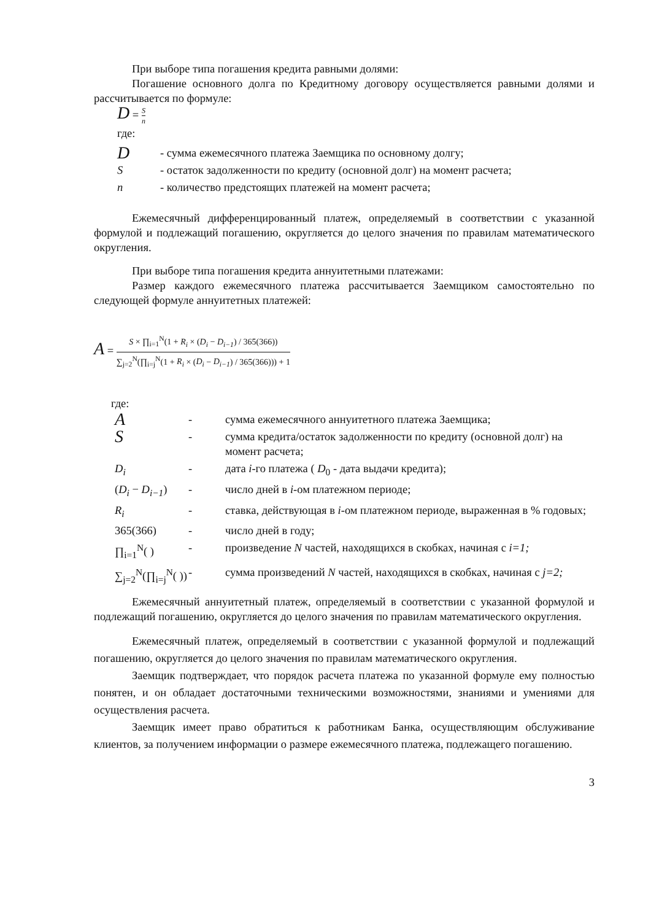При выборе типа погашения кредита равными долями:
Погашение основного долга по Кредитному договору осуществляется равными долями и рассчитывается по формуле:
D = S n
где:
| D | - сумма ежемесячного платежа Заемщика по основному долгу; |
| S | - остаток задолженности по кредиту (основной долг) на момент расчета; |
| n | - количество предстоящих платежей на момент расчета; |
Ежемесячный дифференцированный платеж, определяемый в соответствии с указанной формулой и подлежащий погашению, округляется до целого значения по правилам математического округления.
При выборе типа погашения кредита аннуитетными платежами:
Размер каждого ежемесячного платежа рассчитывается Заемщиком самостоятельно по следующей формуле аннуитетных платежей:
A = S × ∏<sub>i=1</sub><sup>N</sup>(1 + R<sub>i</sub> × (D<sub>i</sub> − D<sub>i−1</sub>) / 365(366)) ∑<sub>j=2</sub><sup>N</sup>(∏<sub>i=j</sub><sup>N</sup>(1 + R<sub>i</sub> × (D<sub>i</sub> − D<sub>i−1</sub>) / 365(366))) + 1
где:
| A | - | сумма ежемесячного аннуитетного платежа Заемщика; |
| S | - | сумма кредита/остаток задолженности по кредиту (основной долг) на момент расчета; |
| D<sub>i</sub> | - | дата i -го платежа ( D<sub>0</sub> - дата выдачи кредита); |
| ( D<sub>i</sub> − D<sub>i−1</sub> ) | - | число дней в i -ом платежном периоде; |
| R<sub>i</sub> | - | ставка, действующая в i -ом платежном периоде, выраженная в % годовых; |
| 365(366) | - | число дней в году; |
| ∏<sub>i=1</sub><sup>N</sup>( ) | - | произведение N частей, находящихся в скобках, начиная с i=1; |
| ∑<sub>j=2</sub><sup>N</sup>(∏<sub>i=j</sub><sup>N</sup>( )) | - | сумма произведений N частей, находящихся в скобках, начиная с j=2; |
Ежемесячный аннуитетный платеж, определяемый в соответствии с указанной формулой и подлежащий погашению, округляется до целого значения по правилам математического округления.
Ежемесячный платеж, определяемый в соответствии с указанной формулой и подлежащий погашению, округляется до целого значения по правилам математического округления.
Заемщик подтверждает, что порядок расчета платежа по указанной формуле ему полностью понятен, и он обладает достаточными техническими возможностями, знаниями и умениями для осуществления расчета.
Заемщик имеет право обратиться к работникам Банка, осуществляющим обслуживание клиентов, за получением информации о размере ежемесячного платежа, подлежащего погашению.
3